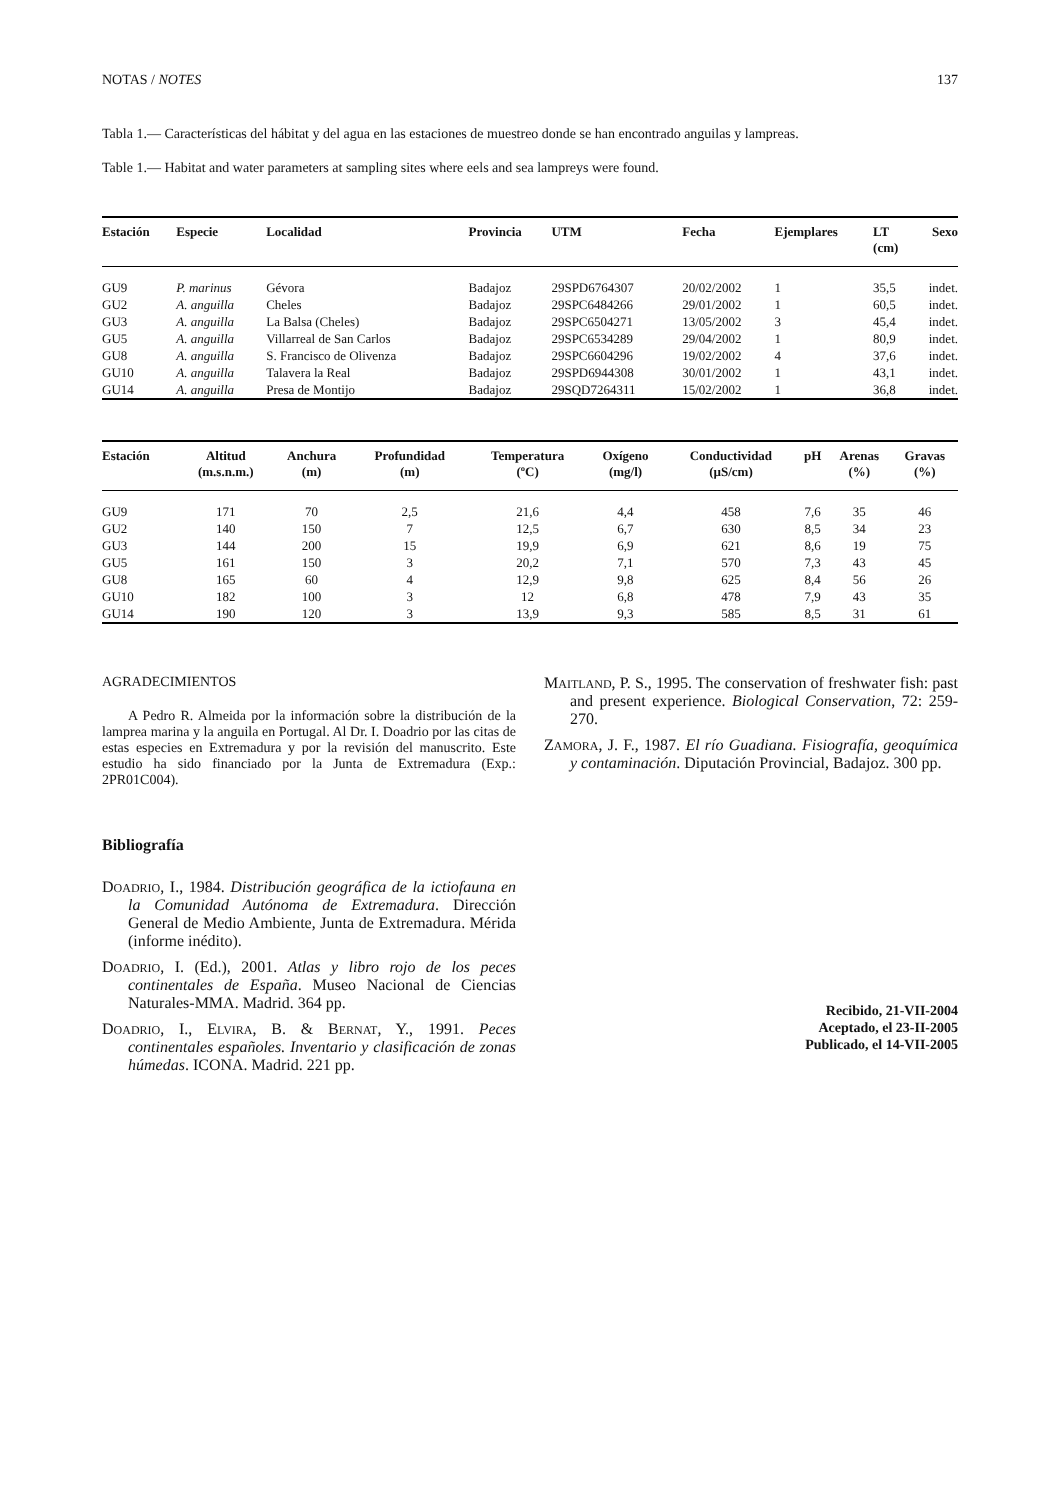NOTAS / NOTES 137
Tabla 1.— Características del hábitat y del agua en las estaciones de muestreo donde se han encontrado anguilas y lampreas.
Table 1.— Habitat and water parameters at sampling sites where eels and sea lampreys were found.
| Estación | Especie | Localidad | Provincia | UTM | Fecha | Ejemplares | LT (cm) | Sexo |
| --- | --- | --- | --- | --- | --- | --- | --- | --- |
| GU9 | P. marinus | Gévora | Badajoz | 29SPD6764307 | 20/02/2002 | 1 | 35,5 | indet. |
| GU2 | A. anguilla | Cheles | Badajoz | 29SPC6484266 | 29/01/2002 | 1 | 60,5 | indet. |
| GU3 | A. anguilla | La Balsa (Cheles) | Badajoz | 29SPC6504271 | 13/05/2002 | 3 | 45,4 | indet. |
| GU5 | A. anguilla | Villarreal de San Carlos | Badajoz | 29SPC6534289 | 29/04/2002 | 1 | 80,9 | indet. |
| GU8 | A. anguilla | S. Francisco de Olivenza | Badajoz | 29SPC6604296 | 19/02/2002 | 4 | 37,6 | indet. |
| GU10 | A. anguilla | Talavera la Real | Badajoz | 29SPD6944308 | 30/01/2002 | 1 | 43,1 | indet. |
| GU14 | A. anguilla | Presa de Montijo | Badajoz | 29SQD7264311 | 15/02/2002 | 1 | 36,8 | indet. |
| Estación | Altitud (m.s.n.m.) | Anchura (m) | Profundidad (m) | Temperatura (ºC) | Oxígeno (mg/l) | Conductividad (µS/cm) | pH | Arenas (%) | Gravas (%) |
| --- | --- | --- | --- | --- | --- | --- | --- | --- | --- |
| GU9 | 171 | 70 | 2,5 | 21,6 | 4,4 | 458 | 7,6 | 35 | 46 |
| GU2 | 140 | 150 | 7 | 12,5 | 6,7 | 630 | 8,5 | 34 | 23 |
| GU3 | 144 | 200 | 15 | 19,9 | 6,9 | 621 | 8,6 | 19 | 75 |
| GU5 | 161 | 150 | 3 | 20,2 | 7,1 | 570 | 7,3 | 43 | 45 |
| GU8 | 165 | 60 | 4 | 12,9 | 9,8 | 625 | 8,4 | 56 | 26 |
| GU10 | 182 | 100 | 3 | 12 | 6,8 | 478 | 7,9 | 43 | 35 |
| GU14 | 190 | 120 | 3 | 13,9 | 9,3 | 585 | 8,5 | 31 | 61 |
AGRADECIMIENTOS
A Pedro R. Almeida por la información sobre la distribución de la lamprea marina y la anguila en Portugal. Al Dr. I. Doadrio por las citas de estas especies en Extremadura y por la revisión del manuscrito. Este estudio ha sido financiado por la Junta de Extremadura (Exp.: 2PR01C004).
Bibliografía
DOADRIO, I., 1984. Distribución geográfica de la ictiofauna en la Comunidad Autónoma de Extremadura. Dirección General de Medio Ambiente, Junta de Extremadura. Mérida (informe inédito).
DOADRIO, I. (Ed.), 2001. Atlas y libro rojo de los peces continentales de España. Museo Nacional de Ciencias Naturales-MMA. Madrid. 364 pp.
DOADRIO, I., ELVIRA, B. & BERNAT, Y., 1991. Peces continentales españoles. Inventario y clasificación de zonas húmedas. ICONA. Madrid. 221 pp.
MAITLAND, P. S., 1995. The conservation of freshwater fish: past and present experience. Biological Conservation, 72: 259-270.
ZAMORA, J. F., 1987. El río Guadiana. Fisiografía, geoquímica y contaminación. Diputación Provincial, Badajoz. 300 pp.
Recibido, 21-VII-2004
Aceptado, el 23-II-2005
Publicado, el 14-VII-2005